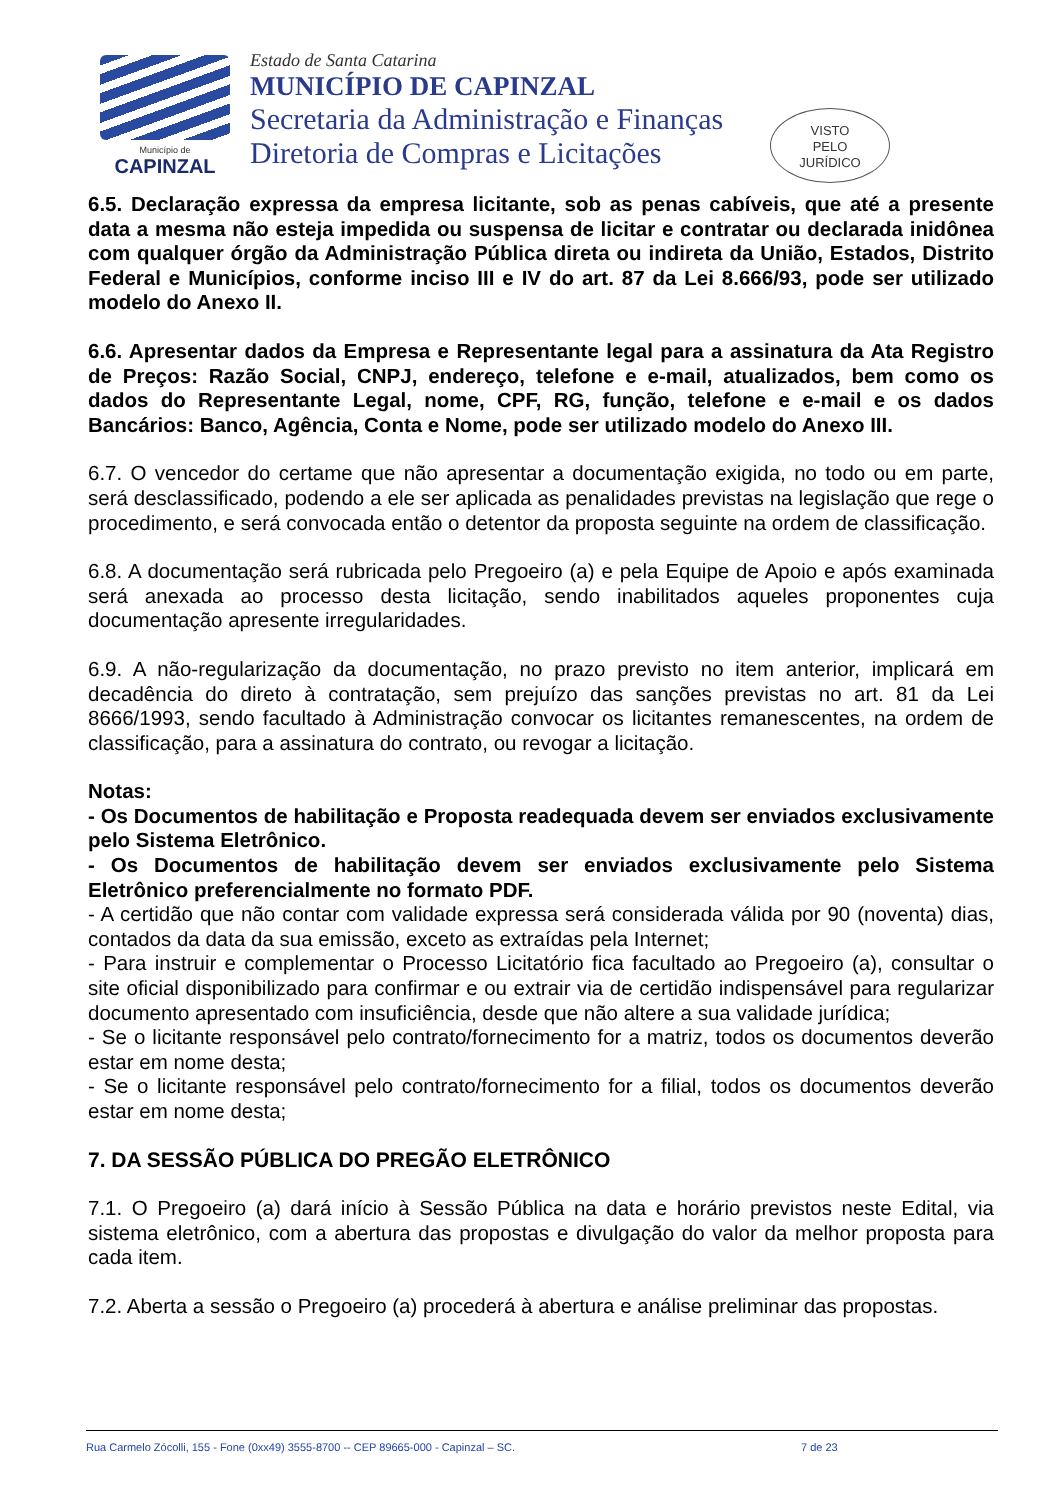Município de
CAPINZAL
Estado de Santa Catarina
MUNICÍPIO DE CAPINZAL
Secretaria da Administração e Finanças
Diretoria de Compras e Licitações
VISTO
PELO
JURÍDICO
6.5. Declaração expressa da empresa licitante, sob as penas cabíveis, que até a presente data a mesma não esteja impedida ou suspensa de licitar e contratar ou declarada inidônea com qualquer órgão da Administração Pública direta ou indireta da União, Estados, Distrito Federal e Municípios, conforme inciso III e IV do art. 87 da Lei 8.666/93, pode ser utilizado modelo do Anexo II.
6.6. Apresentar dados da Empresa e Representante legal para a assinatura da Ata Registro de Preços: Razão Social, CNPJ, endereço, telefone e e-mail, atualizados, bem como os dados do Representante Legal, nome, CPF, RG, função, telefone e e-mail e os dados Bancários: Banco, Agência, Conta e Nome, pode ser utilizado modelo do Anexo III.
6.7. O vencedor do certame que não apresentar a documentação exigida, no todo ou em parte, será desclassificado, podendo a ele ser aplicada as penalidades previstas na legislação que rege o procedimento, e será convocada então o detentor da proposta seguinte na ordem de classificação.
6.8. A documentação será rubricada pelo Pregoeiro (a) e pela Equipe de Apoio e após examinada será anexada ao processo desta licitação, sendo inabilitados aqueles proponentes cuja documentação apresente irregularidades.
6.9. A não-regularização da documentação, no prazo previsto no item anterior, implicará em decadência do direto à contratação, sem prejuízo das sanções previstas no art. 81 da Lei 8666/1993, sendo facultado à Administração convocar os licitantes remanescentes, na ordem de classificação, para a assinatura do contrato, ou revogar a licitação.
Notas:
- Os Documentos de habilitação e Proposta readequada devem ser enviados exclusivamente pelo Sistema Eletrônico.
- Os Documentos de habilitação devem ser enviados exclusivamente pelo Sistema Eletrônico preferencialmente no formato PDF.
- A certidão que não contar com validade expressa será considerada válida por 90 (noventa) dias, contados da data da sua emissão, exceto as extraídas pela Internet;
- Para instruir e complementar o Processo Licitatório fica facultado ao Pregoeiro (a), consultar o site oficial disponibilizado para confirmar e ou extrair via de certidão indispensável para regularizar documento apresentado com insuficiência, desde que não altere a sua validade jurídica;
- Se o licitante responsável pelo contrato/fornecimento for a matriz, todos os documentos deverão estar em nome desta;
- Se o licitante responsável pelo contrato/fornecimento for a filial, todos os documentos deverão estar em nome desta;
7. DA SESSÃO PÚBLICA DO PREGÃO ELETRÔNICO
7.1. O Pregoeiro (a) dará início à Sessão Pública na data e horário previstos neste Edital, via sistema eletrônico, com a abertura das propostas e divulgação do valor da melhor proposta para cada item.
7.2. Aberta a sessão o Pregoeiro (a) procederá à abertura e análise preliminar das propostas.
Rua Carmelo Zócolli, 155 - Fone (0xx49) 3555-8700 -- CEP 89665-000 - Capinzal – SC. 7 de 23